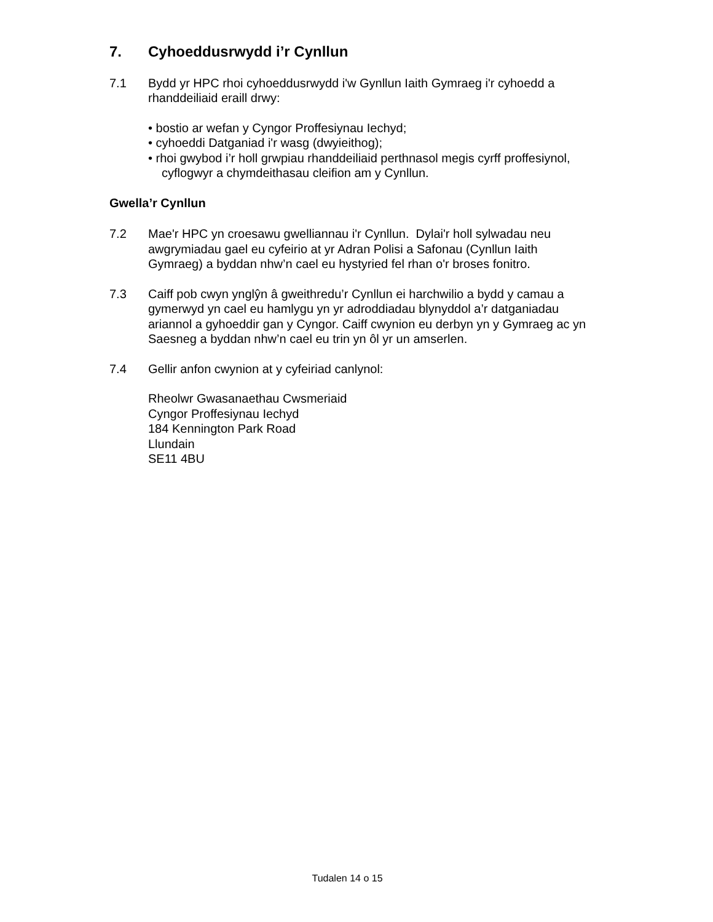7. Cyhoeddusrwydd i’r Cynllun
7.1 Bydd yr HPC rhoi cyhoeddusrwydd i'w Gynllun Iaith Gymraeg i'r cyhoedd a rhanddeiliaid eraill drwy:
• bostio ar wefan y Cyngor Proffesiynau Iechyd;
• cyhoeddi Datganiad i'r wasg (dwyieithog);
• rhoi gwybod i’r holl grwpiau rhanddeiliaid perthnasol megis cyrff proffesiynol, cyflogwyr a chymdeithasau cleifion am y Cynllun.
Gwella’r Cynllun
7.2 Mae'r HPC yn croesawu gwelliannau i'r Cynllun. Dylai'r holl sylwadau neu awgrymiadau gael eu cyfeirio at yr Adran Polisi a Safonau (Cynllun Iaith Gymraeg) a byddan nhw’n cael eu hystyried fel rhan o'r broses fonitro.
7.3 Caiff pob cwyn ynglŷn â gweithredu’r Cynllun ei harchwilio a bydd y camau a gymerwyd yn cael eu hamlygu yn yr adroddiadau blynyddol a’r datganiadau ariannol a gyhoeddir gan y Cyngor. Caiff cwynion eu derbyn yn y Gymraeg ac yn Saesneg a byddan nhw’n cael eu trin yn ôl yr un amserlen.
7.4 Gellir anfon cwynion at y cyfeiriad canlynol:
Rheolwr Gwasanaethau Cwsmeriaid
Cyngor Proffesiynau Iechyd
184 Kennington Park Road
Llundain
SE11 4BU
Tudalen 14 o 15